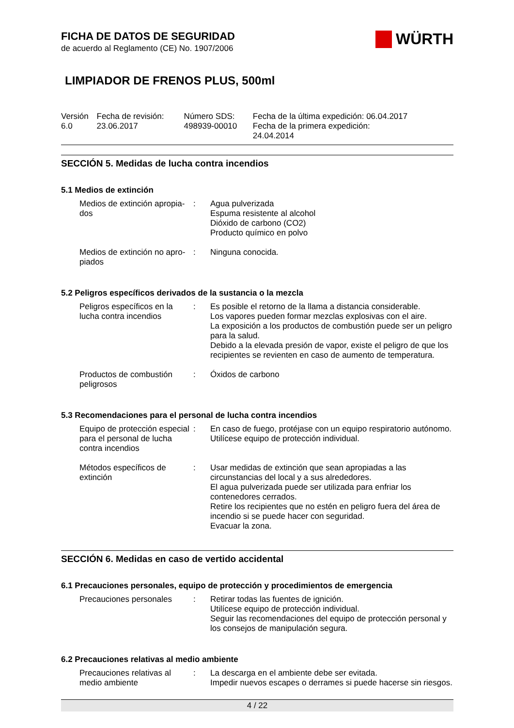WÜRTH
FICHA DE DATOS DE SEGURIDAD
de acuerdo al Reglamento (CE) No. 1907/2006
LIMPIADOR DE FRENOS PLUS, 500ml
| Versión 6.0 | Fecha de revisión: 23.06.2017 | Número SDS: 498939-00010 | Fecha de la última expedición: 06.04.2017 Fecha de la primera expedición: 24.04.2014 |
SECCIÓN 5. Medidas de lucha contra incendios
5.1 Medios de extinción
| Medios de extinción apropia- dos | : | Agua pulverizada Espuma resistente al alcohol Dióxido de carbono (CO2) Producto químico en polvo |
| Medios de extinción no apro- piados | : | Ninguna conocida. |
5.2 Peligros específicos derivados de la sustancia o la mezcla
| Peligros específicos en la lucha contra incendios | : | Es posible el retorno de la llama a distancia considerable. Los vapores pueden formar mezclas explosivas con el aire. La exposición a los productos de combustión puede ser un peligro para la salud. Debido a la elevada presión de vapor, existe el peligro de que los recipientes se revienten en caso de aumento de temperatura. |
| Productos de combustión peligrosos | : | Óxidos de carbono |
5.3 Recomendaciones para el personal de lucha contra incendios
| Equipo de protección especial para el personal de lucha contra incendios | : | En caso de fuego, protéjase con un equipo respiratorio autónomo. Utilícese equipo de protección individual. |
| Métodos específicos de extinción | : | Usar medidas de extinción que sean apropiadas a las circunstancias del local y a sus alrededores. El agua pulverizada puede ser utilizada para enfriar los contenedores cerrados. Retire los recipientes que no estén en peligro fuera del área de incendio si se puede hacer con seguridad. Evacuar la zona. |
SECCIÓN 6. Medidas en caso de vertido accidental
6.1 Precauciones personales, equipo de protección y procedimientos de emergencia
| Precauciones personales | : | Retirar todas las fuentes de ignición. Utilícese equipo de protección individual. Seguir las recomendaciones del equipo de protección personal y los consejos de manipulación segura. |
6.2 Precauciones relativas al medio ambiente
| Precauciones relativas al medio ambiente | : | La descarga en el ambiente debe ser evitada. Impedir nuevos escapes o derrames si puede hacerse sin riesgos. |
4 / 22